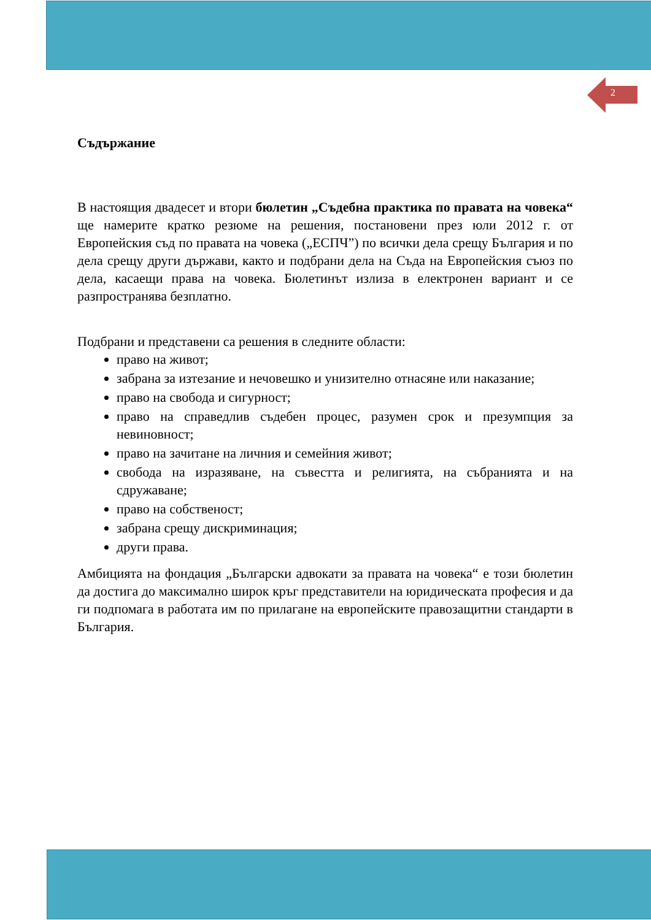2
Съдържание
В настоящия двадесет и втори бюлетин „Съдебна практика по правата на човека“ ще намерите кратко резюме на решения, постановени през юли 2012 г. от Европейския съд по правата на човека („ЕСПЧ”) по всички дела срещу България и по дела срещу други държави, както и подбрани дела на Съда на Европейския съюз по дела, касаещи права на човека. Бюлетинът излиза в електронен вариант и се разпространява безплатно.
Подбрани и представени са решения в следните области:
право на живот;
забрана за изтезание и нечовешко и унизително отнасяне или наказание;
право на свобода и сигурност;
право на справедлив съдебен процес, разумен срок и презумпция за невиновност;
право на зачитане на личния и семейния живот;
свобода на изразяване, на съвестта и религията, на събранията и на сдружаване;
право на собственост;
забрана срещу дискриминация;
други права.
Амбицията на фондация „Български адвокати за правата на човека“ е този бюлетин да достига до максимално широк кръг представители на юридическата професия и да ги подпомага в работата им по прилагане на европейските правозащитни стандарти в България.